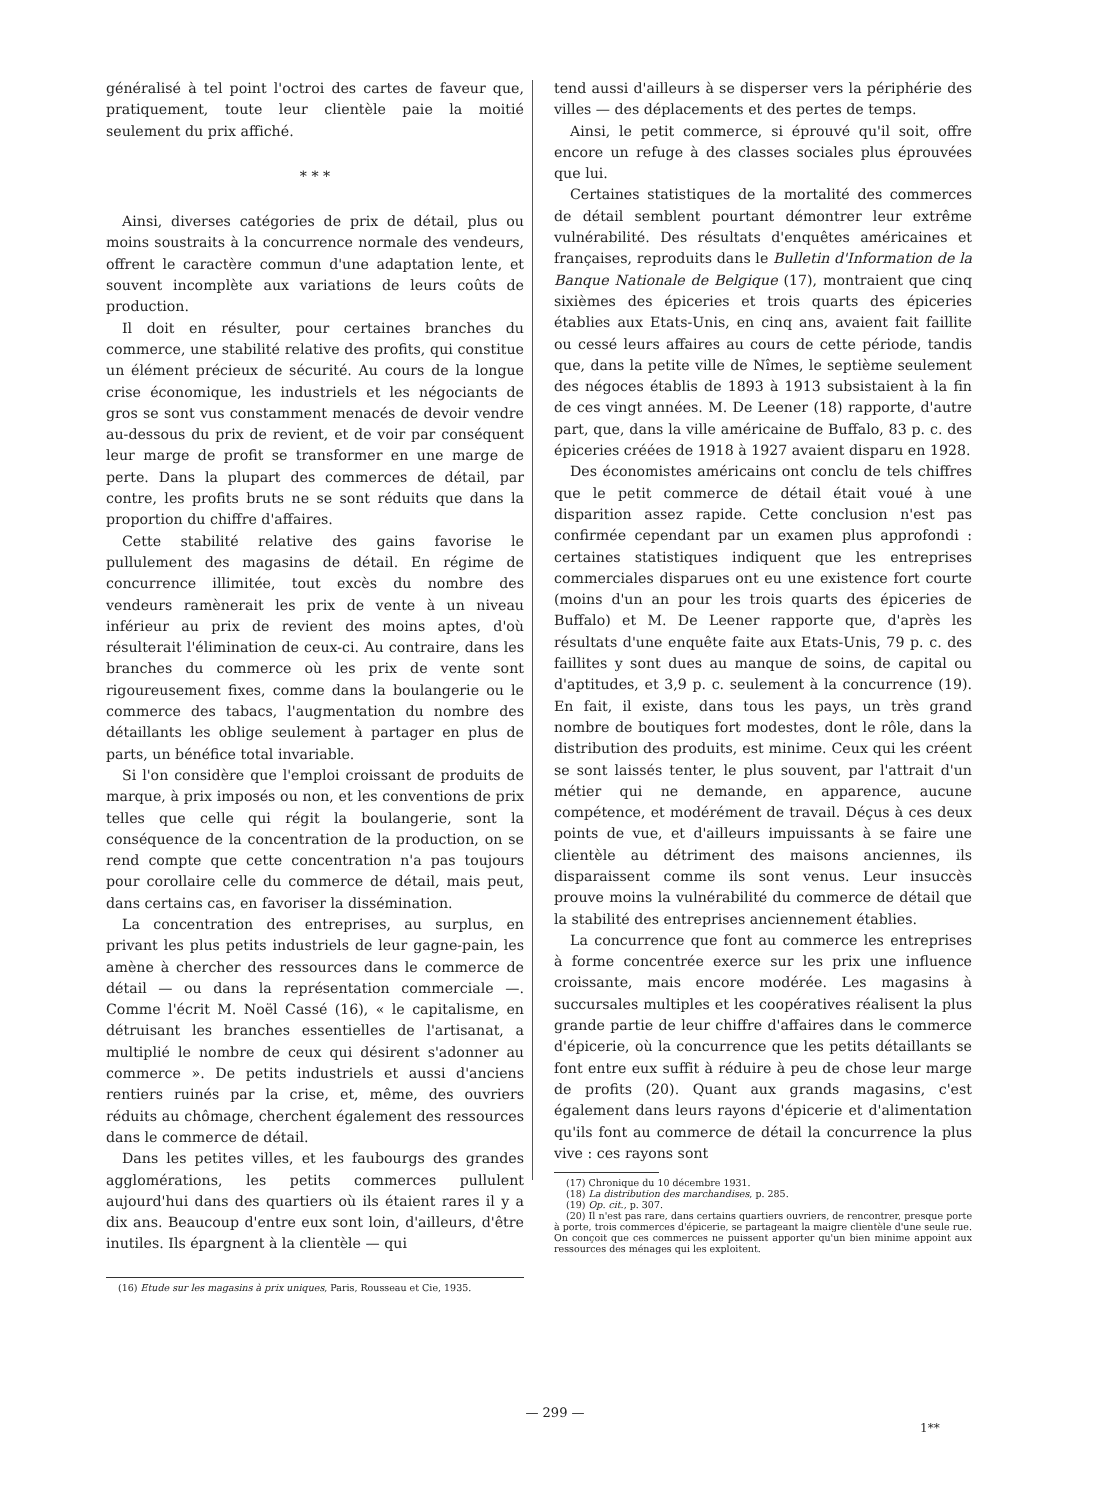généralisé à tel point l'octroi des cartes de faveur que, pratiquement, toute leur clientèle paie la moitié seulement du prix affiché.
* * *
Ainsi, diverses catégories de prix de détail, plus ou moins soustraits à la concurrence normale des vendeurs, offrent le caractère commun d'une adaptation lente, et souvent incomplète aux variations de leurs coûts de production.
Il doit en résulter, pour certaines branches du commerce, une stabilité relative des profits, qui constitue un élément précieux de sécurité. Au cours de la longue crise économique, les industriels et les négociants de gros se sont vus constamment menacés de devoir vendre au-dessous du prix de revient, et de voir par conséquent leur marge de profit se transformer en une marge de perte. Dans la plupart des commerces de détail, par contre, les profits bruts ne se sont réduits que dans la proportion du chiffre d'affaires.
Cette stabilité relative des gains favorise le pullulement des magasins de détail. En régime de concurrence illimitée, tout excès du nombre des vendeurs ramènerait les prix de vente à un niveau inférieur au prix de revient des moins aptes, d'où résulterait l'élimination de ceux-ci. Au contraire, dans les branches du commerce où les prix de vente sont rigoureusement fixes, comme dans la boulangerie ou le commerce des tabacs, l'augmentation du nombre des détaillants les oblige seulement à partager en plus de parts, un bénéfice total invariable.
Si l'on considère que l'emploi croissant de produits de marque, à prix imposés ou non, et les conventions de prix telles que celle qui régit la boulangerie, sont la conséquence de la concentration de la production, on se rend compte que cette concentration n'a pas toujours pour corollaire celle du commerce de détail, mais peut, dans certains cas, en favoriser la dissémination.
La concentration des entreprises, au surplus, en privant les plus petits industriels de leur gagne-pain, les amène à chercher des ressources dans le commerce de détail — ou dans la représentation commerciale —. Comme l'écrit M. Noël Cassé (16), « le capitalisme, en détruisant les branches essentielles de l'artisanat, a multiplié le nombre de ceux qui désirent s'adonner au commerce ». De petits industriels et aussi d'anciens rentiers ruinés par la crise, et, même, des ouvriers réduits au chômage, cherchent également des ressources dans le commerce de détail.
Dans les petites villes, et les faubourgs des grandes agglomérations, les petits commerces pullulent aujourd'hui dans des quartiers où ils étaient rares il y a dix ans. Beaucoup d'entre eux sont loin, d'ailleurs, d'être inutiles. Ils épargnent à la clientèle — qui
(16) Etude sur les magasins à prix uniques, Paris, Rousseau et Cie, 1935.
tend aussi d'ailleurs à se disperser vers la périphérie des villes — des déplacements et des pertes de temps.
Ainsi, le petit commerce, si éprouvé qu'il soit, offre encore un refuge à des classes sociales plus éprouvées que lui.
Certaines statistiques de la mortalité des commerces de détail semblent pourtant démontrer leur extrême vulnérabilité. Des résultats d'enquêtes américaines et françaises, reproduits dans le Bulletin d'Information de la Banque Nationale de Belgique (17), montraient que cinq sixièmes des épiceries et trois quarts des épiceries établies aux Etats-Unis, en cinq ans, avaient fait faillite ou cessé leurs affaires au cours de cette période, tandis que, dans la petite ville de Nîmes, le septième seulement des négoces établis de 1893 à 1913 subsistaient à la fin de ces vingt années. M. De Leener (18) rapporte, d'autre part, que, dans la ville américaine de Buffalo, 83 p. c. des épiceries créées de 1918 à 1927 avaient disparu en 1928.
Des économistes américains ont conclu de tels chiffres que le petit commerce de détail était voué à une disparition assez rapide. Cette conclusion n'est pas confirmée cependant par un examen plus approfondi : certaines statistiques indiquent que les entreprises commerciales disparues ont eu une existence fort courte (moins d'un an pour les trois quarts des épiceries de Buffalo) et M. De Leener rapporte que, d'après les résultats d'une enquête faite aux Etats-Unis, 79 p. c. des faillites y sont dues au manque de soins, de capital ou d'aptitudes, et 3,9 p. c. seulement à la concurrence (19). En fait, il existe, dans tous les pays, un très grand nombre de boutiques fort modestes, dont le rôle, dans la distribution des produits, est minime. Ceux qui les créent se sont laissés tenter, le plus souvent, par l'attrait d'un métier qui ne demande, en apparence, aucune compétence, et modérément de travail. Déçus à ces deux points de vue, et d'ailleurs impuissants à se faire une clientèle au détriment des maisons anciennes, ils disparaissent comme ils sont venus. Leur insuccès prouve moins la vulnérabilité du commerce de détail que la stabilité des entreprises anciennement établies.
La concurrence que font au commerce les entreprises à forme concentrée exerce sur les prix une influence croissante, mais encore modérée. Les magasins à succursales multiples et les coopératives réalisent la plus grande partie de leur chiffre d'affaires dans le commerce d'épicerie, où la concurrence que les petits détaillants se font entre eux suffit à réduire à peu de chose leur marge de profits (20). Quant aux grands magasins, c'est également dans leurs rayons d'épicerie et d'alimentation qu'ils font au commerce de détail la concurrence la plus vive : ces rayons sont
(17) Chronique du 10 décembre 1931.
(18) La distribution des marchandises, p. 285.
(19) Op. cit., p. 307.
(20) Il n'est pas rare, dans certains quartiers ouvriers, de rencontrer, presque porte à porte, trois commerces d'épicerie, se partageant la maigre clientèle d'une seule rue. On conçoit que ces commerces ne puissent apporter qu'un bien minime appoint aux ressources des ménages qui les exploitent.
— 299 —
1**